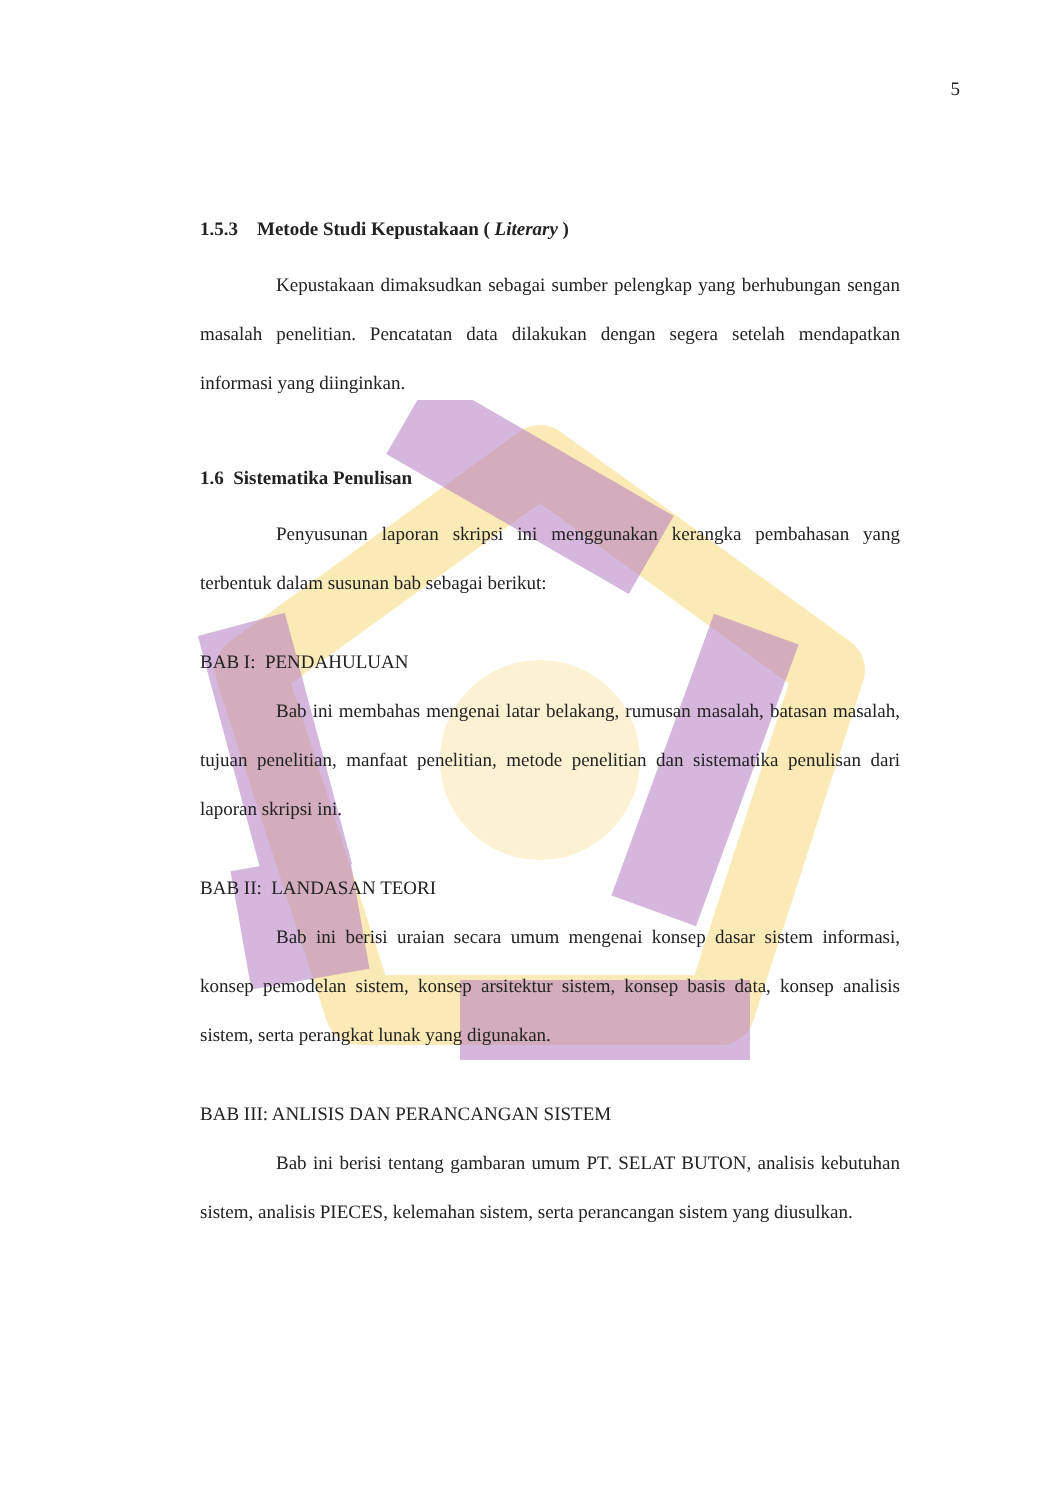5
1.5.3 Metode Studi Kepustakaan ( Literary )
Kepustakaan dimaksudkan sebagai sumber pelengkap yang berhubungan sengan masalah penelitian. Pencatatan data dilakukan dengan segera setelah mendapatkan informasi yang diinginkan.
1.6 Sistematika Penulisan
Penyusunan laporan skripsi ini menggunakan kerangka pembahasan yang terbentuk dalam susunan bab sebagai berikut:
BAB I: PENDAHULUAN
Bab ini membahas mengenai latar belakang, rumusan masalah, batasan masalah, tujuan penelitian, manfaat penelitian, metode penelitian dan sistematika penulisan dari laporan skripsi ini.
BAB II: LANDASAN TEORI
Bab ini berisi uraian secara umum mengenai konsep dasar sistem informasi, konsep pemodelan sistem, konsep arsitektur sistem, konsep basis data, konsep analisis sistem, serta perangkat lunak yang digunakan.
BAB III: ANLISIS DAN PERANCANGAN SISTEM
Bab ini berisi tentang gambaran umum PT. SELAT BUTON, analisis kebutuhan sistem, analisis PIECES, kelemahan sistem, serta perancangan sistem yang diusulkan.